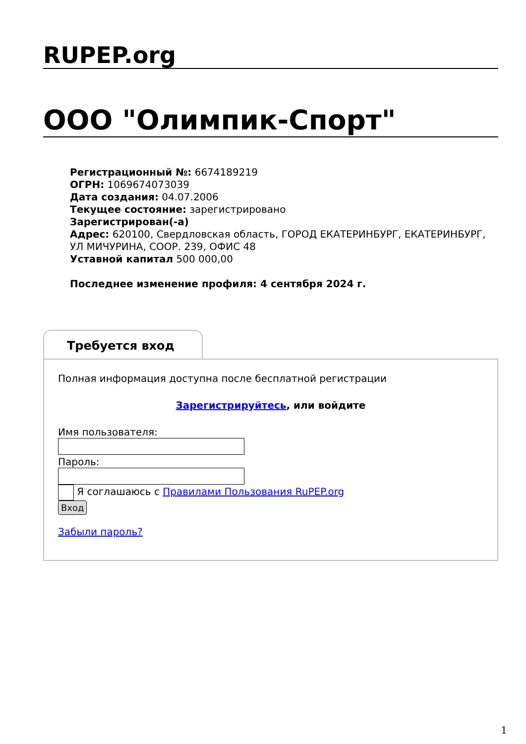RUPEP.org
ООО "Олимпик-Спорт"
Регистрационный №: 6674189219
ОГРН: 1069674073039
Дата создания: 04.07.2006
Текущее состояние: зарегистрировано
Зарегистрирован(-а)
Адрес: 620100, Свердловская область, ГОРОД ЕКАТЕРИНБУРГ, ЕКАТЕРИНБУРГ, УЛ МИЧУРИНА, СООР. 239, ОФИС 48
Уставной капитал 500 000,00
Последнее изменение профиля: 4 сентября 2024 г.
Требуется вход
Полная информация доступна после бесплатной регистрации
Зарегистрируйтесь, или войдите
Имя пользователя:
Пароль:
Я соглашаюсь с Правилами Пользования RuPEP.org
Вход
Забыли пароль?
1